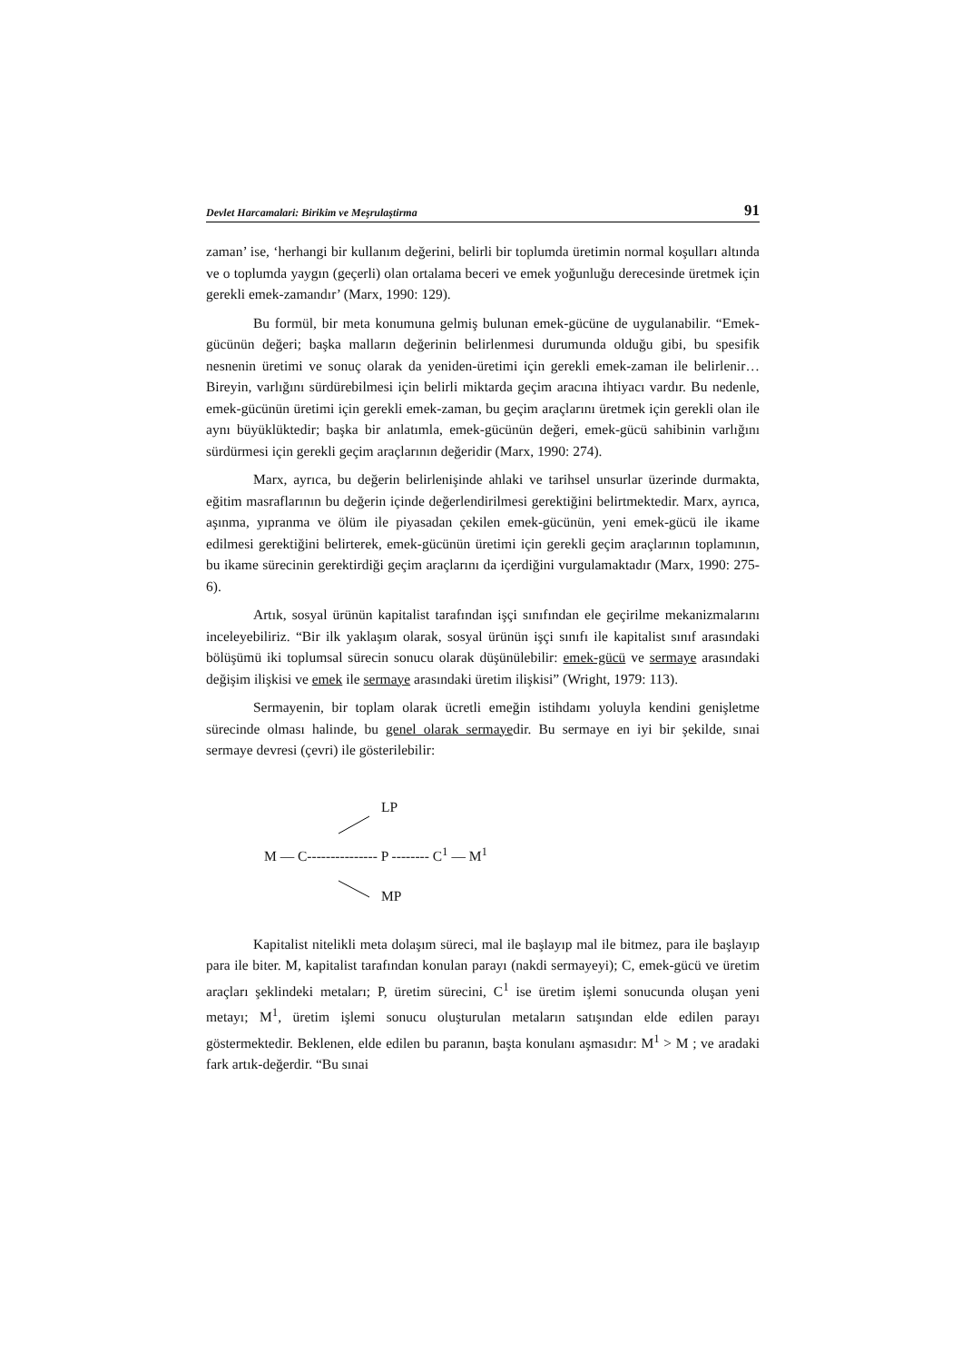Devlet Harcamalari: Birikim ve Meşrulaştirma 91
zaman’ ise, ‘herhangi bir kullanım değerini, belirli bir toplumda üretimin normal koşulları altında ve o toplumda yaygın (geçerli) olan ortalama beceri ve emek yoğunluğu derecesinde üretmek için gerekli emek-zamandır’ (Marx, 1990: 129).
Bu formül, bir meta konumuna gelmiş bulunan emek-gücüne de uygulanabilir. “Emek-gücünün değeri; başka malların değerinin belirlenmesi durumunda olduğu gibi, bu spesifik nesnenin üretimi ve sonuç olarak da yeniden-üretimi için gerekli emek-zaman ile belirlenir… Bireyin, varlığını sürdürebilmesi için belirli miktarda geçim aracına ihtiyacı vardır. Bu nedenle, emek-gücünün üretimi için gerekli emek-zaman, bu geçim araçlarını üretmek için gerekli olan ile aynı büyüklüktedir; başka bir anlatımla, emek-gücünün değeri, emek-gücü sahibinin varlığını sürdürmesi için gerekli geçim araçlarının değeridir (Marx, 1990: 274).
Marx, ayrıca, bu değerin belirlenişinde ahlaki ve tarihsel unsurlar üzerinde durmakta, eğitim masraflarının bu değerin içinde değerlendirilmesi gerektiğini belirtmektedir. Marx, ayrıca, aşınma, yıpranma ve ölüm ile piyasadan çekilen emek-gücünün, yeni emek-gücü ile ikame edilmesi gerektiğini belirterek, emek-gücünün üretimi için gerekli geçim araçlarının toplamının, bu ikame sürecinin gerektirdiği geçim araçlarını da içerdiğini vurgulamaktadır (Marx, 1990: 275-6).
Artık, sosyal ürünün kapitalist tarafından işçi sınıfından ele geçirilme mekanizmalarını inceleyebiliriz. “Bir ilk yaklaşım olarak, sosyal ürünün işçi sınıfı ile kapitalist sınıf arasındaki bölüşümü iki toplumsal sürecin sonucu olarak düşünülebilir: emek-gücü ve sermaye arasındaki değişim ilişkisi ve emek ile sermaye arasındaki üretim ilişkisi” (Wright, 1979: 113).
Sermayenin, bir toplam olarak ücretli emeğin istihdamı yoluyla kendini genişletme sürecinde olması halinde, bu genel olarak sermayedir. Bu sermaye en iyi bir şekilde, sınai sermaye devresi (çevri) ile gösterilebilir:
LP
M — C--------------- P -------- C<sup>1</sup> — M<sup>1</sup>
MP
Kapitalist nitelikli meta dolaşım süreci, mal ile başlayıp mal ile bitmez, para ile başlayıp para ile biter. M, kapitalist tarafından konulan parayı (nakdi sermayeyi); C, emek-gücü ve üretim araçları şeklindeki metaları; P, üretim sürecini, C<sup>1</sup> ise üretim işlemi sonucunda oluşan yeni metayı; M<sup>1</sup>, üretim işlemi sonucu oluşturulan metaların satışından elde edilen parayı göstermektedir. Beklenen, elde edilen bu paranın, başta konulanı aşmasıdır: M<sup>1</sup> > M ; ve aradaki fark artık-değerdir. “Bu sınai